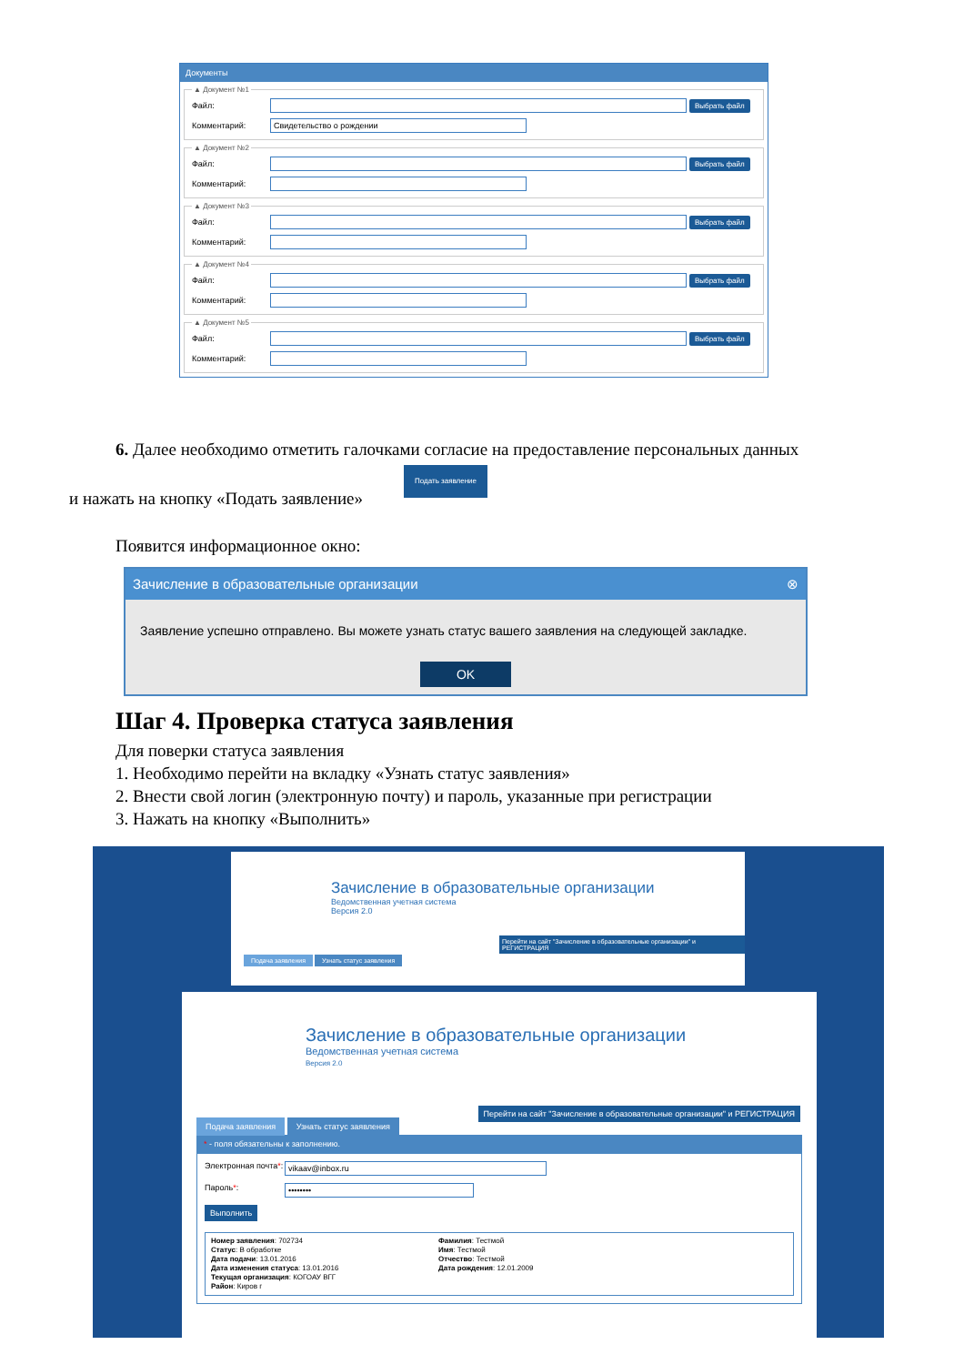Документы
▲ Документ №1
Файл: Выбрать файл
Комментарий: Свидетельство о рождении
▲ Документ №2
Файл: Выбрать файл
Комментарий:
▲ Документ №3
Файл: Выбрать файл
Комментарий:
▲ Документ №4
Файл: Выбрать файл
Комментарий:
▲ Документ №5
Файл: Выбрать файл
Комментарий:
6. Далее необходимо отметить галочками согласие на предоставление персональных данных
Подать заявление
и нажать на кнопку «Подать заявление»
Появится информационное окно:
Зачисление в образовательные организации ⊗
Заявление успешно отправлено. Вы можете узнать статус вашего заявления на следующей закладке.
OK
Шаг 4. Проверка статуса заявления
Для поверки статуса заявления
1. Необходимо перейти на вкладку «Узнать статус заявления»
2. Внести свой логин (электронную почту) и пароль, указанные при регистрации
3. Нажать на кнопку «Выполнить»
Зачисление в образовательные организации
Ведомственная учетная система
Версия 2.0
Перейти на сайт "Зачисление в образовательные организации" и РЕГИСТРАЦИЯ
Подача заявления Узнать статус заявления
Зачисление в образовательные организации
Ведомственная учетная система
Версия 2.0
Перейти на сайт "Зачисление в образовательные организации" и РЕГИСТРАЦИЯ
Подача заявления Узнать статус заявления
* - поля обязательны к заполнению.
Электронная почта*: vikaav@inbox.ru
Пароль*: ••••••••
Выполнить
Номер заявления: 702734
Статус: В обработке
Дата подачи: 13.01.2016
Дата изменения статуса: 13.01.2016
Текущая организация: КОГОАУ ВГГ
Район: Киров г
Фамилия: Тестмой
Имя: Тестмой
Отчество: Тестмой
Дата рождения: 12.01.2009